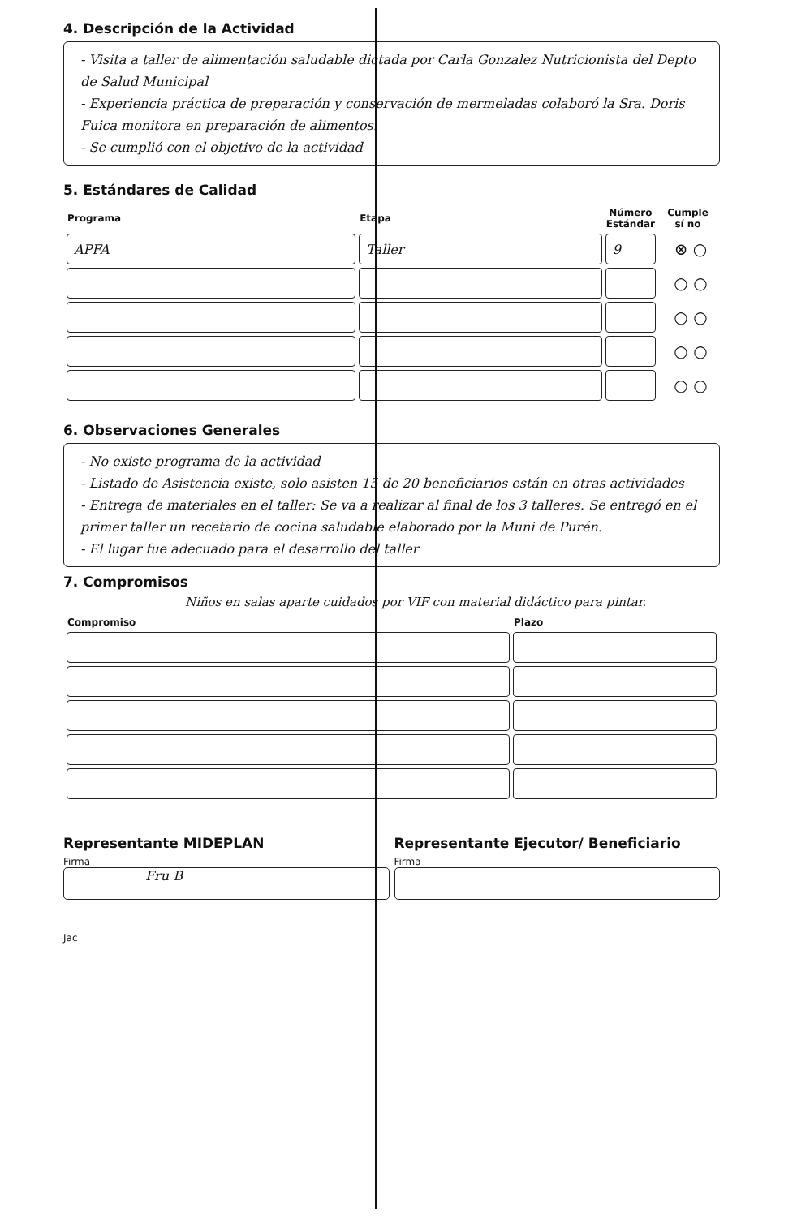4. Descripción de la Actividad
- Visita a taller de alimentación saludable dictada por Carla Gonzalez Nutricionista del Depto de Salud Municipal
- Experiencia práctica de preparación y conservación de mermeladas colaboró la Sra. Doris Fuica monitora en preparación de alimentos.
- Se cumplió con el objetivo de la actividad
5. Estándares de Calidad
| Programa | Etapa | Número Estándar | Cumple sí no |
| --- | --- | --- | --- |
| APFA | Taller | 9 | ⊗ ○ |
| | | | ○ ○ |
| | | | ○ ○ |
| | | | ○ ○ |
| | | | ○ ○ |
6. Observaciones Generales
- No existe programa de la actividad
- Listado de Asistencia existe, solo asisten 15 de 20 beneficiarios están en otras actividades
- Entrega de materiales en el taller: Se va a realizar al final de los 3 talleres. Se entregó en el primer taller un recetario de cocina saludable elaborado por la Muni de Purén.
- El lugar fue adecuado para el desarrollo del taller
7. Compromisos
Niños en salas aparte cuidados por VIF con material didáctico para pintar.
| Compromiso | Plazo |
| --- | --- |
Representante MIDEPLAN
Firma
Fru B
Representante Ejecutor/ Beneficiario
Firma
Jac